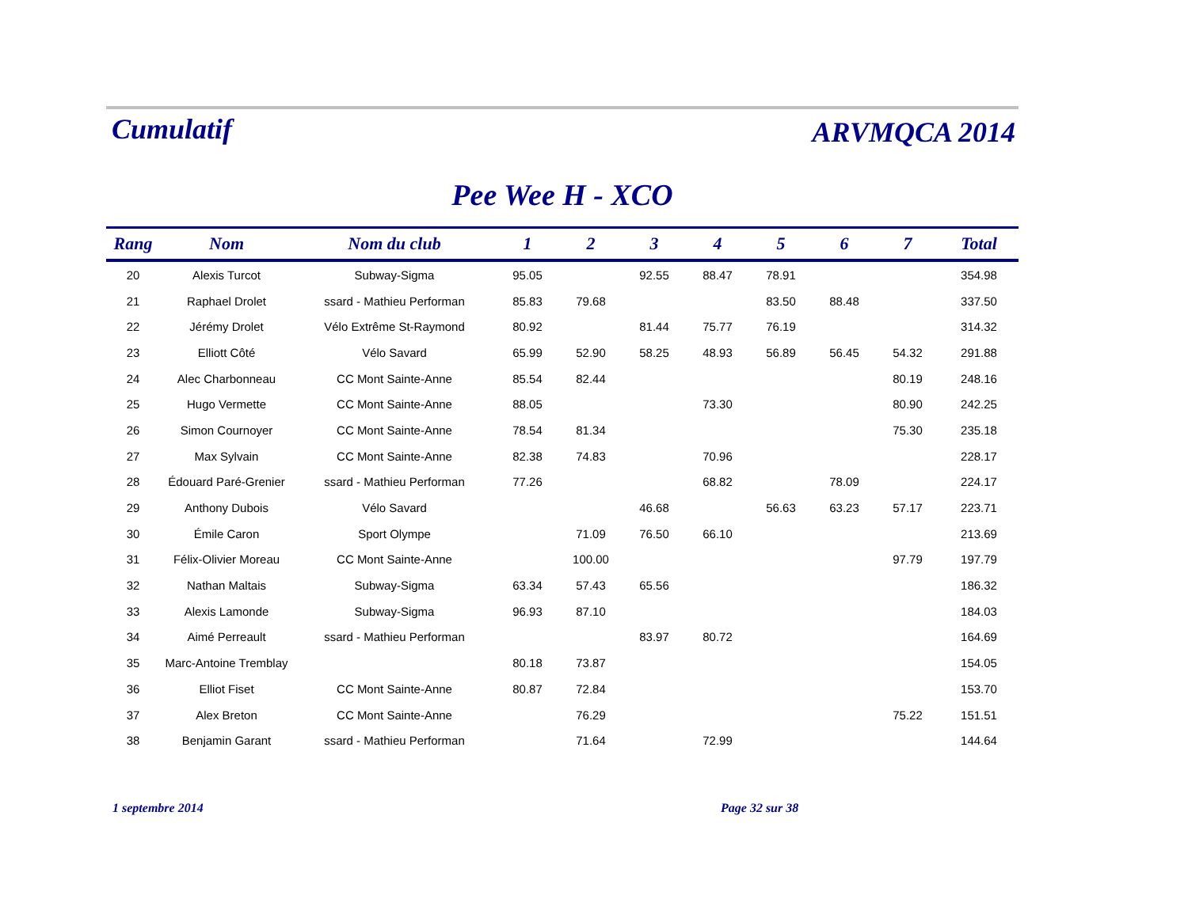Cumulatif
ARVMQCA 2014
Pee Wee H - XCO
| Rang | Nom | Nom du club | 1 | 2 | 3 | 4 | 5 | 6 | 7 | Total |
| --- | --- | --- | --- | --- | --- | --- | --- | --- | --- | --- |
| 20 | Alexis Turcot | Subway-Sigma | 95.05 | | 92.55 | 88.47 | 78.91 | | | 354.98 |
| 21 | Raphael Drolet | ssard - Mathieu Performan | 85.83 | 79.68 | | | 83.50 | 88.48 | | 337.50 |
| 22 | Jérémy Drolet | Vélo Extrême St-Raymond | 80.92 | | 81.44 | 75.77 | 76.19 | | | 314.32 |
| 23 | Elliott Côté | Vélo Savard | 65.99 | 52.90 | 58.25 | 48.93 | 56.89 | 56.45 | 54.32 | 291.88 |
| 24 | Alec Charbonneau | CC Mont Sainte-Anne | 85.54 | 82.44 | | | | | 80.19 | 248.16 |
| 25 | Hugo Vermette | CC Mont Sainte-Anne | 88.05 | | | 73.30 | | | 80.90 | 242.25 |
| 26 | Simon Cournoyer | CC Mont Sainte-Anne | 78.54 | 81.34 | | | | | 75.30 | 235.18 |
| 27 | Max Sylvain | CC Mont Sainte-Anne | 82.38 | 74.83 | | 70.96 | | | | 228.17 |
| 28 | Édouard Paré-Grenier | ssard - Mathieu Performan | 77.26 | | | 68.82 | | 78.09 | | 224.17 |
| 29 | Anthony Dubois | Vélo Savard | | | 46.68 | | 56.63 | 63.23 | 57.17 | 223.71 |
| 30 | Émile Caron | Sport Olympe | | 71.09 | 76.50 | 66.10 | | | | 213.69 |
| 31 | Félix-Olivier Moreau | CC Mont Sainte-Anne | | 100.00 | | | | | 97.79 | 197.79 |
| 32 | Nathan Maltais | Subway-Sigma | 63.34 | 57.43 | 65.56 | | | | | 186.32 |
| 33 | Alexis Lamonde | Subway-Sigma | 96.93 | 87.10 | | | | | | 184.03 |
| 34 | Aimé Perreault | ssard - Mathieu Performan | | | 83.97 | 80.72 | | | | 164.69 |
| 35 | Marc-Antoine Tremblay | | 80.18 | 73.87 | | | | | | 154.05 |
| 36 | Elliot Fiset | CC Mont Sainte-Anne | 80.87 | 72.84 | | | | | | 153.70 |
| 37 | Alex Breton | CC Mont Sainte-Anne | | 76.29 | | | | | 75.22 | 151.51 |
| 38 | Benjamin Garant | ssard - Mathieu Performan | | 71.64 | | 72.99 | | | | 144.64 |
1 septembre 2014 Page 32 sur 38